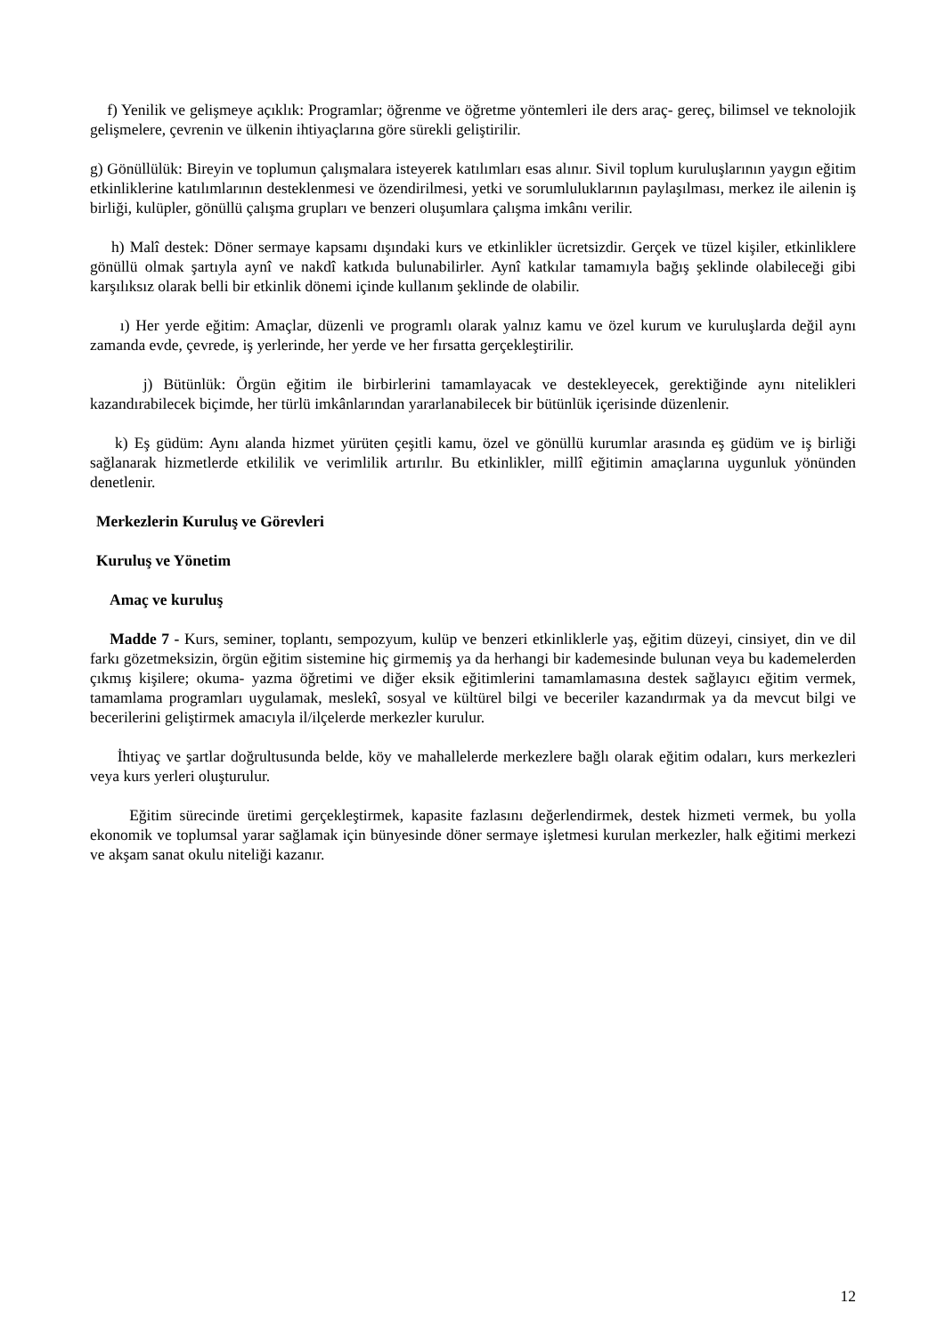f) Yenilik ve gelişmeye açıklık: Programlar; öğrenme ve öğretme yöntemleri ile ders araç- gereç, bilimsel ve teknolojik gelişmelere, çevrenin ve ülkenin ihtiyaçlarına göre sürekli geliştirilir.
g) Gönüllülük: Bireyin ve toplumun çalışmalara isteyerek katılımları esas alınır. Sivil toplum kuruluşlarının yaygın eğitim etkinliklerine katılımlarının desteklenmesi ve özendirilmesi, yetki ve sorumluluklarının paylaşılması, merkez ile ailenin iş birliği, kulüpler, gönüllü çalışma grupları ve benzeri oluşumlara çalışma imkânı verilir.
h) Malî destek: Döner sermaye kapsamı dışındaki kurs ve etkinlikler ücretsizdir. Gerçek ve tüzel kişiler, etkinliklere gönüllü olmak şartıyla aynî ve nakdî katkıda bulunabilirler. Aynî katkılar tamamıyla bağış şeklinde olabileceği gibi karşılıksız olarak belli bir etkinlik dönemi içinde kullanım şeklinde de olabilir.
ı) Her yerde eğitim: Amaçlar, düzenli ve programlı olarak yalnız kamu ve özel kurum ve kuruluşlarda değil aynı zamanda evde, çevrede, iş yerlerinde, her yerde ve her fırsatta gerçekleştirilir.
j) Bütünlük: Örgün eğitim ile birbirlerini tamamlayacak ve destekleyecek, gerektiğinde aynı nitelikleri kazandırabilecek biçimde, her türlü imkânlarından yararlanabilecek bir bütünlük içerisinde düzenlenir.
k) Eş güdüm: Aynı alanda hizmet yürüten çeşitli kamu, özel ve gönüllü kurumlar arasında eş güdüm ve iş birliği sağlanarak hizmetlerde etkililik ve verimlilik artırılır. Bu etkinlikler, millî eğitimin amaçlarına uygunluk yönünden denetlenir.
Merkezlerin Kuruluş ve Görevleri
Kuruluş ve Yönetim
Amaç ve kuruluş
Madde 7 - Kurs, seminer, toplantı, sempozyum, kulüp ve benzeri etkinliklerle yaş, eğitim düzeyi, cinsiyet, din ve dil farkı gözetmeksizin, örgün eğitim sistemine hiç girmemiş ya da herhangi bir kademesinde bulunan veya bu kademelerden çıkmış kişilere; okuma- yazma öğretimi ve diğer eksik eğitimlerini tamamlamasına destek sağlayıcı eğitim vermek, tamamlama programları uygulamak, meslekî, sosyal ve kültürel bilgi ve beceriler kazandırmak ya da mevcut bilgi ve becerilerini geliştirmek amacıyla il/ilçelerde merkezler kurulur.
İhtiyaç ve şartlar doğrultusunda belde, köy ve mahallelerde merkezlere bağlı olarak eğitim odaları, kurs merkezleri veya kurs yerleri oluşturulur.
Eğitim sürecinde üretimi gerçekleştirmek, kapasite fazlasını değerlendirmek, destek hizmeti vermek, bu yolla ekonomik ve toplumsal yarar sağlamak için bünyesinde döner sermaye işletmesi kurulan merkezler, halk eğitimi merkezi ve akşam sanat okulu niteliği kazanır.
12